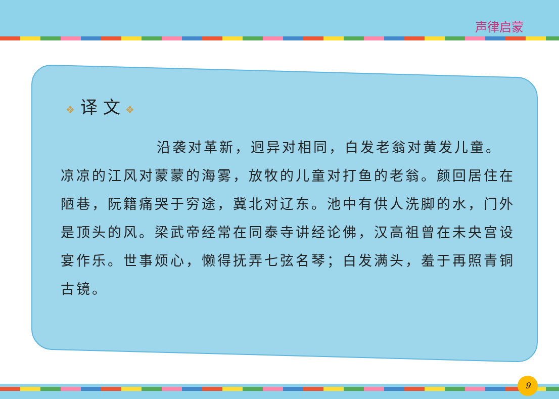声律启蒙
❖ 译 文 ❖
沿袭对革新，迥异对相同，白发老翁对黄发儿童。凉凉的江风对蒙蒙的海雾，放牧的儿童对打鱼的老翁。颜回居住在陋巷，阮籍痛哭于穷途，冀北对辽东。池中有供人洗脚的水，门外是顶头的风。梁武帝经常在同泰寺讲经论佛，汉高祖曾在未央宫设宴作乐。世事烦心，懒得抚弄七弦名琴；白发满头，羞于再照青铜古镜。
9